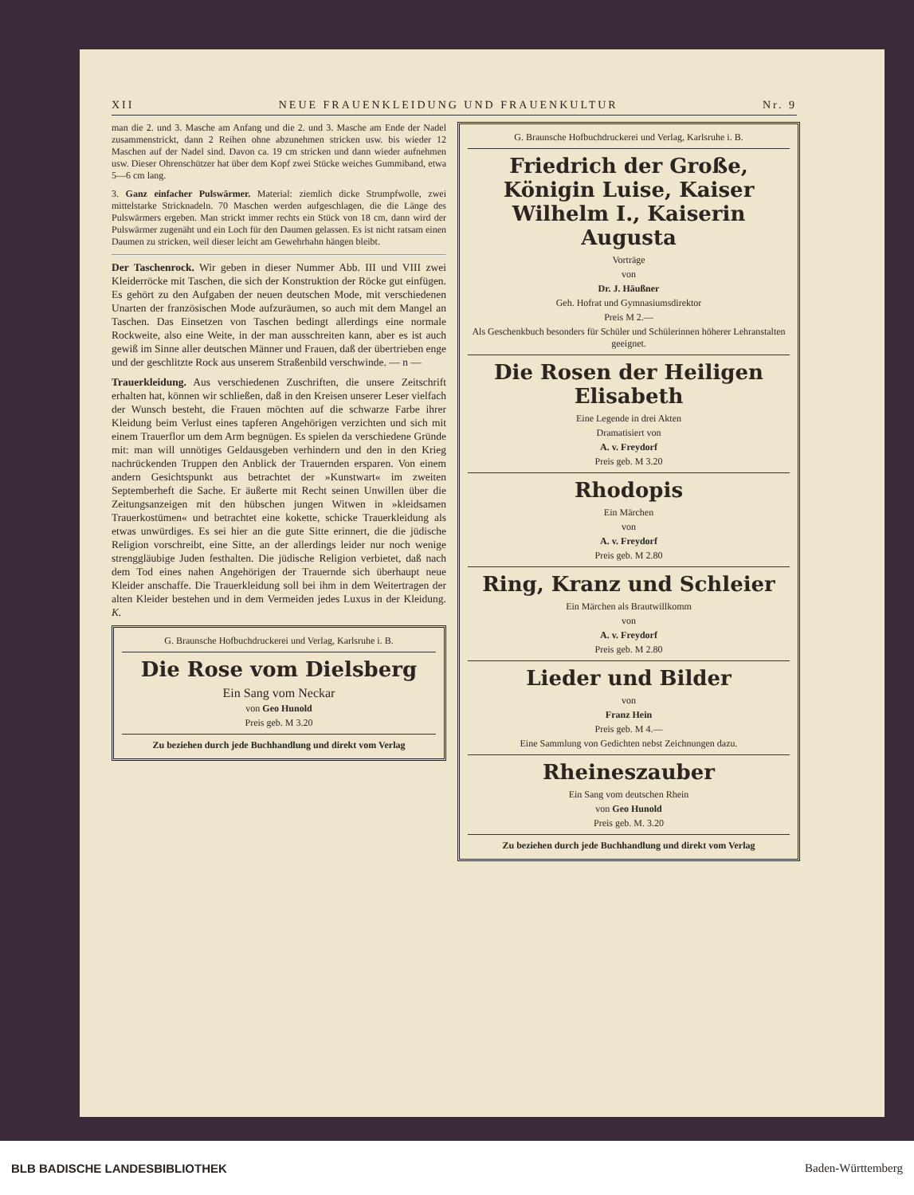XII NEUE FRAUENKLEIDUNG UND FRAUENKULTUR Nr. 9
man die 2. und 3. Masche am Anfang und die 2. und 3. Masche am Ende der Nadel zusammenstrickt, dann 2 Reihen ohne abzunehmen stricken usw. bis wieder 12 Maschen auf der Nadel sind. Davon ca. 19 cm stricken und dann wieder aufnehmen usw. Dieser Ohrenschützer hat über dem Kopf zwei Stücke weiches Gummiband, etwa 5—6 cm lang.
3. Ganz einfacher Pulswärmer. Material: ziemlich dicke Strumpfwolle, zwei mittelstarke Stricknadeln. 70 Maschen werden aufgeschlagen, die die Länge des Pulswärmers ergeben. Man strickt immer rechts ein Stück von 18 cm, dann wird der Pulswärmer zugenäht und ein Loch für den Daumen gelassen. Es ist nicht ratsam einen Daumen zu stricken, weil dieser leicht am Gewehrhahn hängen bleibt.
Der Taschenrock. Wir geben in dieser Nummer Abb. III und VIII zwei Kleiderröcke mit Taschen, die sich der Konstruktion der Röcke gut einfügen. Es gehört zu den Aufgaben der neuen deutschen Mode, mit verschiedenen Unarten der französischen Mode aufzuräumen, so auch mit dem Mangel an Taschen. Das Einsetzen von Taschen bedingt allerdings eine normale Rockweite, also eine Weite, in der man ausschreiten kann, aber es ist auch gewiß im Sinne aller deutschen Männer und Frauen, daß der übertrieben enge und der geschlitzte Rock aus unserem Straßenbild verschwinde. — n —
Trauerkleidung. Aus verschiedenen Zuschriften, die unsere Zeitschrift erhalten hat, können wir schließen, daß in den Kreisen unserer Leser vielfach der Wunsch besteht, die Frauen möchten auf die schwarze Farbe ihrer Kleidung beim Verlust eines tapferen Angehörigen verzichten und sich mit einem Trauerflor um dem Arm begnügen. Es spielen da verschiedene Gründe mit: man will unnötiges Geldausgeben verhindern und den in den Krieg nachrückenden Truppen den Anblick der Trauernden ersparen. Von einem andern Gesichtspunkt aus betrachtet der »Kunstwart« im zweiten Septemberheft die Sache. Er äußerte mit Recht seinen Unwillen über die Zeitungsanzeigen mit den hübschen jungen Witwen in »kleidsamen Trauerkostümen« und betrachtet eine kokette, schicke Trauerkleidung als etwas unwürdiges. Es sei hier an die gute Sitte erinnert, die die jüdische Religion vorschreibt, eine Sitte, an der allerdings leider nur noch wenige strenggläubige Juden festhalten. Die jüdische Religion verbietet, daß nach dem Tod eines nahen Angehörigen der Trauernde sich überhaupt neue Kleider anschaffe. Die Trauerkleidung soll bei ihm in dem Weitertragen der alten Kleider bestehen und in dem Vermeiden jedes Luxus in der Kleidung. K.
G. Braunsche Hofbuchdruckerei und Verlag, Karlsruhe i. B.
Die Rose vom Dielsberg
Ein Sang vom Neckar
von Geo Hunold
Preis geb. M 3.20
Zu beziehen durch jede Buchhandlung und direkt vom Verlag
G. Braunsche Hofbuchdruckerei und Verlag, Karlsruhe i. B.
Friedrich der Große, Königin Luise, Kaiser Wilhelm I., Kaiserin Augusta
Vorträge
von
Dr. J. Häußner
Geh. Hofrat und Gymnasiumsdirektor
Preis M 2.—
Als Geschenkbuch besonders für Schüler und Schülerinnen höherer Lehranstalten geeignet.
Die Rosen der Heiligen Elisabeth
Eine Legende in drei Akten
Dramatisiert von
A. v. Freydorf
Preis geb. M 3.20
Rhodopis
Ein Märchen
von
A. v. Freydorf
Preis geb. M 2.80
Ring, Kranz und Schleier
Ein Märchen als Brautwillkomm
von
A. v. Freydorf
Preis geb. M 2.80
Lieder und Bilder
von
Franz Hein
Preis geb. M 4.—
Eine Sammlung von Gedichten nebst Zeichnungen dazu.
Rheineszauber
Ein Sang vom deutschen Rhein
von Geo Hunold
Preis geb. M. 3.20
Zu beziehen durch jede Buchhandlung und direkt vom Verlag
BLB BADISCHE LANDESBIBLIOTHEK Baden-Württemberg